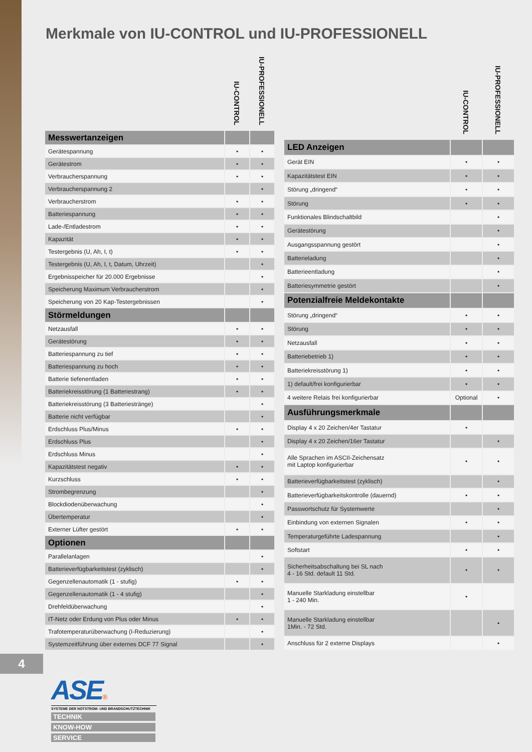Merkmale von IU-CONTROL und IU-PROFESSIONELL
| | IU-CONTROL | IU-PROFESSIONELL |
| --- | --- | --- |
| Messwertanzeigen | | |
| Gerätespannung | • | • |
| Gerätestrom | • | • |
| Verbraucherspannung | • | • |
| Verbraucherspannung 2 | | • |
| Verbraucherstrom | • | • |
| Batteriespannung | • | • |
| Lade-/Entladestrom | • | • |
| Kapazität | • | • |
| Testergebnis (U, Ah, I, t) | • | • |
| Testergebnis (U, Ah, I, t, Datum, Uhrzeit) | | • |
| Ergebnisspeicher für 20.000 Ergebnisse | | • |
| Speicherung Maximum Verbraucherstrom | | • |
| Speicherung von 20 Kap-Testergebnissen | | • |
| Störmeldungen | | |
| Netzausfall | • | • |
| Gerätestörung | • | • |
| Batteriespannung zu tief | • | • |
| Batteriespannung zu hoch | • | • |
| Batterie tiefenentladen | • | • |
| Batteriekreisstörung (1 Batteriestrang) | • | • |
| Batteriekreisstörung (3 Batteriestränge) | | • |
| Batterie nicht verfügbar | | • |
| Erdschluss Plus/Minus | • | • |
| Erdschluss Plus | | • |
| Erdschluss Minus | | • |
| Kapazitätstest negativ | • | • |
| Kurzschluss | • | • |
| Strombegrenzung | | • |
| Blockdiodenüberwachung | | • |
| Übertemperatur | | • |
| Externer Lüfter gestört | • | • |
| Optionen | | |
| Parallelanlagen | | • |
| Batterieverfügbarkeitstest (zyklisch) | | • |
| Gegenzellenautomatik (1 - stufig) | • | • |
| Gegenzellenautomatik (1 - 4 stufig) | | • |
| Drehfeldüberwachung | | • |
| IT-Netz oder Erdung von Plus oder Minus | • | • |
| Trafotemperaturüberwachung (I-Reduzierung) | | • |
| Systemzeitführung über externes DCF 77 Signal | | • |
| | IU-CONTROL | IU-PROFESSIONELL |
| --- | --- | --- |
| LED Anzeigen | | |
| Gerät EIN | • | • |
| Kapazitätstest EIN | • | • |
| Störung „dringend“ | • | • |
| Störung | • | • |
| Funktionales Blindschaltbild | | • |
| Gerätestörung | | • |
| Ausgangsspannung gestört | | • |
| Batterieladung | | • |
| Batterieentladung | | • |
| Batteriesymmetrie gestört | | • |
| Potenzialfreie Meldekontakte | | |
| Störung „dringend“ | • | • |
| Störung | • | • |
| Netzausfall | • | • |
| Batteriebetrieb 1) | • | • |
| Batteriekreisstörung 1) | • | • |
| 1) default/frei konfigurierbar | • | • |
| 4 weitere Relais frei konfigurierbar | Optional | • |
| Ausführungsmerkmale | | |
| Display 4 x 20 Zeichen/4er Tastatur | • | |
| Display 4 x 20 Zeichen/16er Tastatur | | • |
| Alle Sprachen im ASCII-Zeichensatz mit Laptop konfigurierbar | • | • |
| Batterieverfügbarkeitstest (zyklisch) | | • |
| Batterieverfügbarkeitskontrolle (dauernd) | • | • |
| Passwortschutz für Systemwerte | | • |
| Einbindung von externen Signalen | • | • |
| Temperaturgeführte Ladespannung | | • |
| Softstart | • | • |
| Sicherheitsabschaltung bei SL nach 4 - 16 Std. default 11 Std. | • | • |
| Manuelle Starkladung einstellbar 1 - 240 Min. | • | |
| Manuelle Starkladung einstellbar 1Min. - 72 Std. | | • |
| Anschluss für 2 externe Displays | | • |
4
ASE®
SYSTEME DER NOTSTROM- UND BRANDSCHUTZTECHNIK
TECHNIK
KNOW-HOW
SERVICE